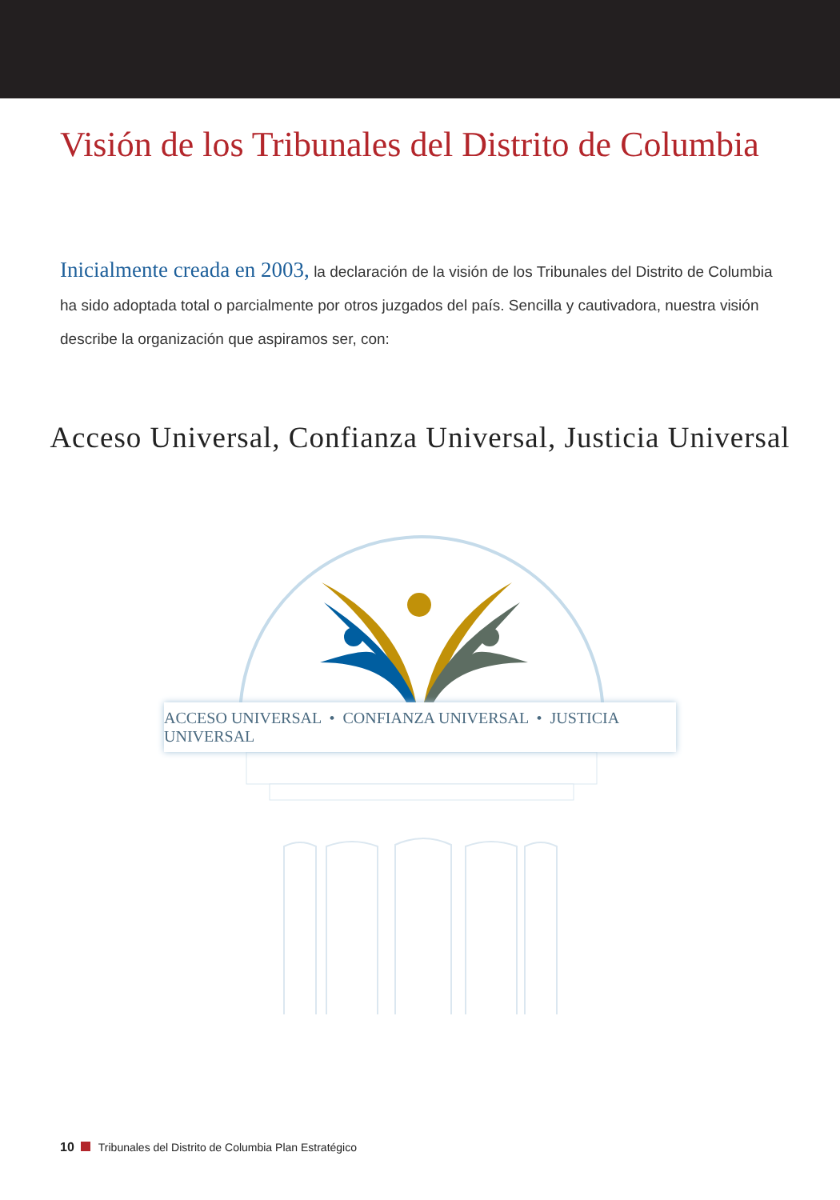Visión de los Tribunales del Distrito de Columbia
Inicialmente creada en 2003, la declaración de la visión de los Tribunales del Distrito de Columbia ha sido adoptada total o parcialmente por otros juzgados del país. Sencilla y cautivadora, nuestra visión describe la organización que aspiramos ser, con:
Acceso Universal, Confianza Universal, Justicia Universal
ACCESO UNIVERSAL • CONFIANZA UNIVERSAL • JUSTICIA UNIVERSAL
10 Tribunales del Distrito de Columbia Plan Estratégico